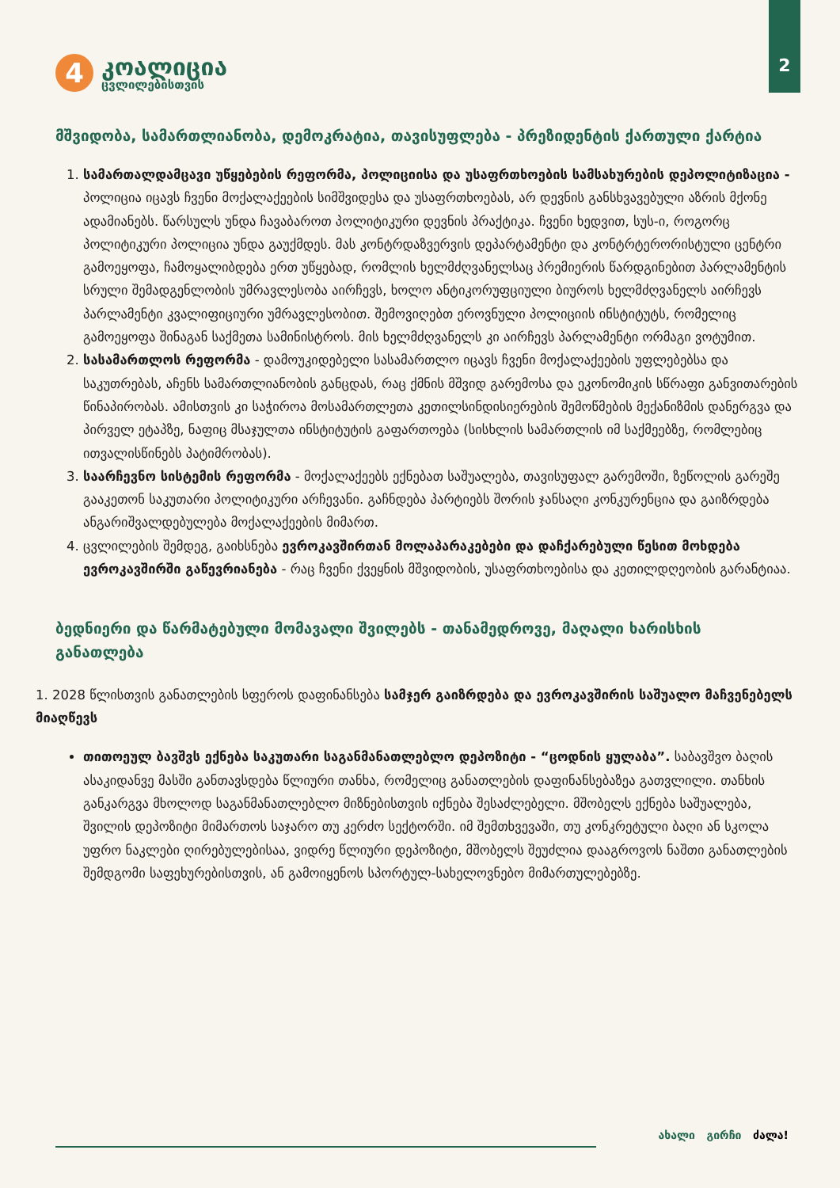2
4
კოალიცია
ცვლილებისთვის
მშვიდობა, სამართლიანობა, დემოკრატია, თავისუფლება - პრეზიდენტის ქართული ქარტია
1. სამართალდამცავი უწყებების რეფორმა, პოლიციისა და უსაფრთხოების სამსახურების დეპოლიტიზაცია - პოლიცია იცავს ჩვენი მოქალაქეების სიმშვიდესა და უსაფრთხოებას, არ დევნის განსხვავებული აზრის მქონე ადამიანებს. წარსულს უნდა ჩავაბაროთ პოლიტიკური დევნის პრაქტიკა. ჩვენი ხედვით, სუს-ი, როგორც პოლიტიკური პოლიცია უნდა გაუქმდეს. მას კონტრდაზვერვის დეპარტამენტი და კონტრტერორისტული ცენტრი გამოეყოფა, ჩამოყალიბდება ერთ უწყებად, რომლის ხელმძღვანელსაც პრემიერის წარდგინებით პარლამენტის სრული შემადგენლობის უმრავლესობა აირჩევს, ხოლო ანტიკორუფციული ბიუროს ხელმძღვანელს აირჩევს პარლამენტი კვალიფიციური უმრავლესობით. შემოვიღებთ ეროვნული პოლიციის ინსტიტუტს, რომელიც გამოეყოფა შინაგან საქმეთა სამინისტროს. მის ხელმძღვანელს კი აირჩევს პარლამენტი ორმაგი ვოტუმით.
2. სასამართლოს რეფორმა - დამოუკიდებელი სასამართლო იცავს ჩვენი მოქალაქეების უფლებებსა და საკუთრებას, აჩენს სამართლიანობის განცდას, რაც ქმნის მშვიდ გარემოსა და ეკონომიკის სწრაფი განვითარების წინაპირობას. ამისთვის კი საჭიროა მოსამართლეთა კეთილსინდისიერების შემოწმების მექანიზმის დანერგვა და პირველ ეტაპზე, ნაფიც მსაჯულთა ინსტიტუტის გაფართოება (სისხლის სამართლის იმ საქმეებზე, რომლებიც ითვალისწინებს პატიმრობას).
3. საარჩევნო სისტემის რეფორმა - მოქალაქეებს ექნებათ საშუალება, თავისუფალ გარემოში, ზეწოლის გარეშე გააკეთონ საკუთარი პოლიტიკური არჩევანი. გაჩნდება პარტიებს შორის ჯანსაღი კონკურენცია და გაიზრდება ანგარიშვალდებულება მოქალაქეების მიმართ.
4. ცვლილების შემდეგ, გაიხსნება ევროკავშირთან მოლაპარაკებები და დაჩქარებული წესით მოხდება ევროკავშირში გაწევრიანება - რაც ჩვენი ქვეყნის მშვიდობის, უსაფრთხოებისა და კეთილდღეობის გარანტიაა.
ბედნიერი და წარმატებული მომავალი შვილებს - თანამედროვე, მაღალი ხარისხის განათლება
1. 2028 წლისთვის განათლების სფეროს დაფინანსება სამჯერ გაიზრდება და ევროკავშირის საშუალო მაჩვენებელს მიაღწევს
თითოეულ ბავშვს ექნება საკუთარი საგანმანათლებლო დეპოზიტი - “ცოდნის ყულაბა”. საბავშვო ბაღის ასაკიდანვე მასში განთავსდება წლიური თანხა, რომელიც განათლების დაფინანსებაზეა გათვლილი. თანხის განკარგვა მხოლოდ საგანმანათლებლო მიზნებისთვის იქნება შესაძლებელი. მშობელს ექნება საშუალება, შვილის დეპოზიტი მიმართოს საჯარო თუ კერძო სექტორში. იმ შემთხვევაში, თუ კონკრეტული ბაღი ან სკოლა უფრო ნაკლები ღირებულებისაა, ვიდრე წლიური დეპოზიტი, მშობელს შეუძლია დააგროვოს ნაშთი განათლების შემდგომი საფეხურებისთვის, ან გამოიყენოს სპორტულ-სახელოვნებო მიმართულებებზე.
ახალი გირჩი ძალა!